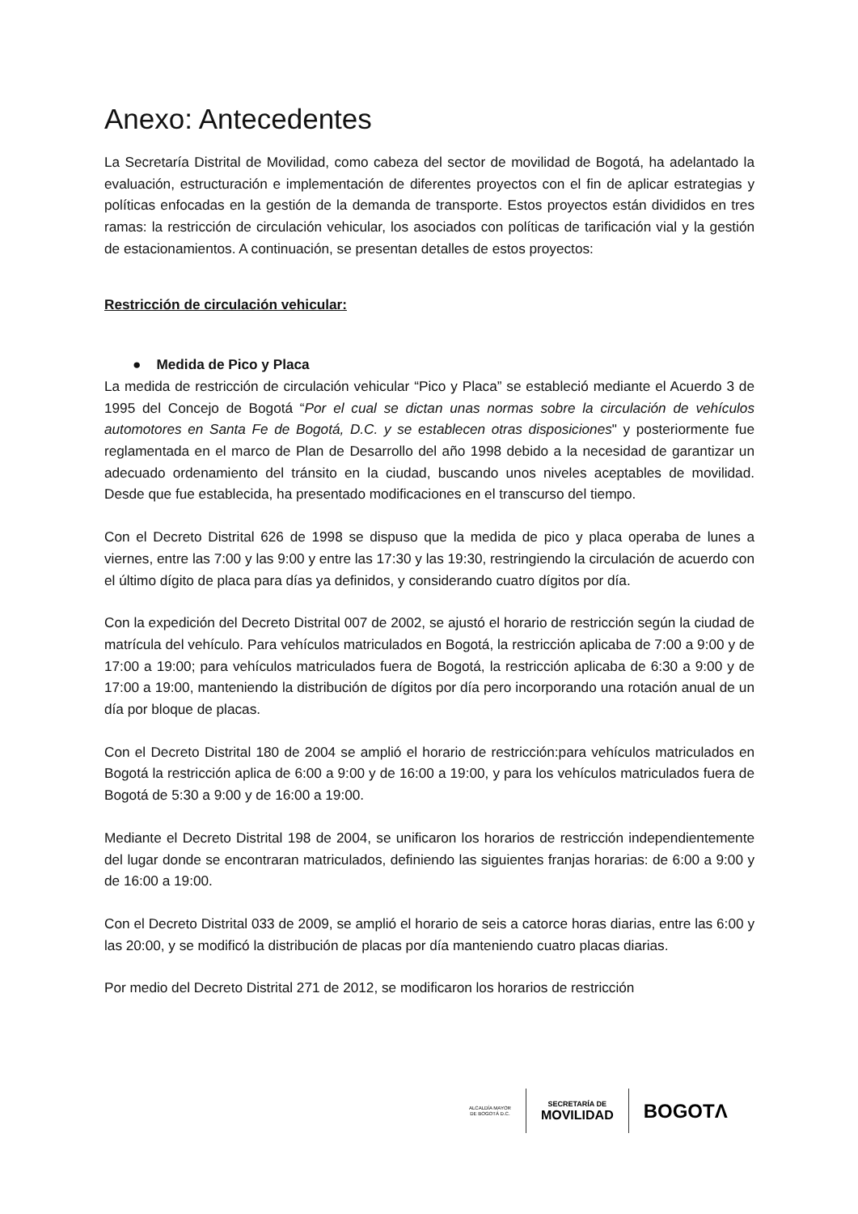Anexo: Antecedentes
La Secretaría Distrital de Movilidad, como cabeza del sector de movilidad de Bogotá, ha adelantado la evaluación, estructuración e implementación de diferentes proyectos con el fin de aplicar estrategias y políticas enfocadas en la gestión de la demanda de transporte. Estos proyectos están divididos en tres ramas: la restricción de circulación vehicular, los asociados con políticas de tarificación vial y la gestión de estacionamientos. A continuación, se presentan detalles de estos proyectos:
Restricción de circulación vehicular:
● Medida de Pico y Placa
La medida de restricción de circulación vehicular “Pico y Placa” se estableció mediante el Acuerdo 3 de 1995 del Concejo de Bogotá “Por el cual se dictan unas normas sobre la circulación de vehículos automotores en Santa Fe de Bogotá, D.C. y se establecen otras disposiciones" y posteriormente fue reglamentada en el marco de Plan de Desarrollo del año 1998 debido a la necesidad de garantizar un adecuado ordenamiento del tránsito en la ciudad, buscando unos niveles aceptables de movilidad. Desde que fue establecida, ha presentado modificaciones en el transcurso del tiempo.
Con el Decreto Distrital 626 de 1998 se dispuso que la medida de pico y placa operaba de lunes a viernes, entre las 7:00 y las 9:00 y entre las 17:30 y las 19:30, restringiendo la circulación de acuerdo con el último dígito de placa para días ya definidos, y considerando cuatro dígitos por día.
Con la expedición del Decreto Distrital 007 de 2002, se ajustó el horario de restricción según la ciudad de matrícula del vehículo. Para vehículos matriculados en Bogotá, la restricción aplicaba de 7:00 a 9:00 y de 17:00 a 19:00; para vehículos matriculados fuera de Bogotá, la restricción aplicaba de 6:30 a 9:00 y de 17:00 a 19:00, manteniendo la distribución de dígitos por día pero incorporando una rotación anual de un día por bloque de placas.
Con el Decreto Distrital 180 de 2004 se amplió el horario de restricción:para vehículos matriculados en Bogotá la restricción aplica de 6:00 a 9:00 y de 16:00 a 19:00, y para los vehículos matriculados fuera de Bogotá de 5:30 a 9:00 y de 16:00 a 19:00.
Mediante el Decreto Distrital 198 de 2004, se unificaron los horarios de restricción independientemente del lugar donde se encontraran matriculados, definiendo las siguientes franjas horarias: de 6:00 a 9:00 y de 16:00 a 19:00.
Con el Decreto Distrital 033 de 2009, se amplió el horario de seis a catorce horas diarias, entre las 6:00 y las 20:00, y se modificó la distribución de placas por día manteniendo cuatro placas diarias.
Por medio del Decreto Distrital 271 de 2012, se modificaron los horarios de restricción
ALCALDÍA MAYOR
DE BOGOTÁ D.C.
SECRETARÍA DE
MOVILIDAD
BOGOTΛ